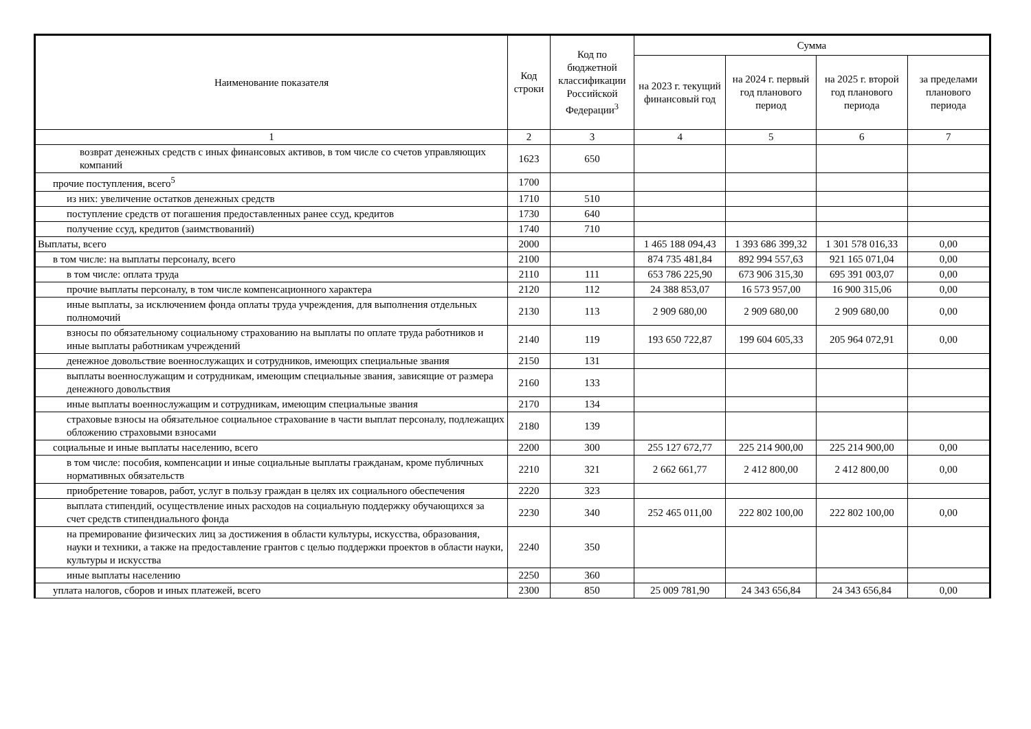| Наименование показателя | Код строки | Код по бюджетной классификации Российской Федерации<sup>3</sup> | Сумма | | | |
| --- | --- | --- | --- | --- | --- | --- |
| | | | на 2023 г. текущий финансовый год | на 2024 г. первый год планового период | на 2025 г. второй год планового периода | за пределами планового периода |
| 1 | 2 | 3 | 4 | 5 | 6 | 7 |
| возврат денежных средств с иных финансовых активов, в том числе со счетов управляющих компаний | 1623 | 650 | | | | |
| прочие поступления, всего<sup>5</sup> | 1700 | | | | | |
| из них: увеличение остатков денежных средств | 1710 | 510 | | | | |
| поступление средств от погашения предоставленных ранее ссуд, кредитов | 1730 | 640 | | | | |
| получение ссуд, кредитов (заимствований) | 1740 | 710 | | | | |
| Выплаты, всего | 2000 | | 1 465 188 094,43 | 1 393 686 399,32 | 1 301 578 016,33 | 0,00 |
| в том числе: на выплаты персоналу, всего | 2100 | | 874 735 481,84 | 892 994 557,63 | 921 165 071,04 | 0,00 |
| в том числе: оплата труда | 2110 | 111 | 653 786 225,90 | 673 906 315,30 | 695 391 003,07 | 0,00 |
| прочие выплаты персоналу, в том числе компенсационного характера | 2120 | 112 | 24 388 853,07 | 16 573 957,00 | 16 900 315,06 | 0,00 |
| иные выплаты, за исключением фонда оплаты труда учреждения, для выполнения отдельных полномочий | 2130 | 113 | 2 909 680,00 | 2 909 680,00 | 2 909 680,00 | 0,00 |
| взносы по обязательному социальному страхованию на выплаты по оплате труда работников и иные выплаты работникам учреждений | 2140 | 119 | 193 650 722,87 | 199 604 605,33 | 205 964 072,91 | 0,00 |
| денежное довольствие военнослужащих и сотрудников, имеющих специальные звания | 2150 | 131 | | | | |
| выплаты военнослужащим и сотрудникам, имеющим специальные звания, зависящие от размера денежного довольствия | 2160 | 133 | | | | |
| иные выплаты военнослужащим и сотрудникам, имеющим специальные звания | 2170 | 134 | | | | |
| страховые взносы на обязательное социальное страхование в части выплат персоналу, подлежащих обложению страховыми взносами | 2180 | 139 | | | | |
| социальные и иные выплаты населению, всего | 2200 | 300 | 255 127 672,77 | 225 214 900,00 | 225 214 900,00 | 0,00 |
| в том числе: пособия, компенсации и иные социальные выплаты гражданам, кроме публичных нормативных обязательств | 2210 | 321 | 2 662 661,77 | 2 412 800,00 | 2 412 800,00 | 0,00 |
| приобретение товаров, работ, услуг в пользу граждан в целях их социального обеспечения | 2220 | 323 | | | | |
| выплата стипендий, осуществление иных расходов на социальную поддержку обучающихся за счет средств стипендиального фонда | 2230 | 340 | 252 465 011,00 | 222 802 100,00 | 222 802 100,00 | 0,00 |
| на премирование физических лиц за достижения в области культуры, искусства, образования, науки и техники, а также на предоставление грантов с целью поддержки проектов в области науки, культуры и искусства | 2240 | 350 | | | | |
| иные выплаты населению | 2250 | 360 | | | | |
| уплата налогов, сборов и иных платежей, всего | 2300 | 850 | 25 009 781,90 | 24 343 656,84 | 24 343 656,84 | 0,00 |